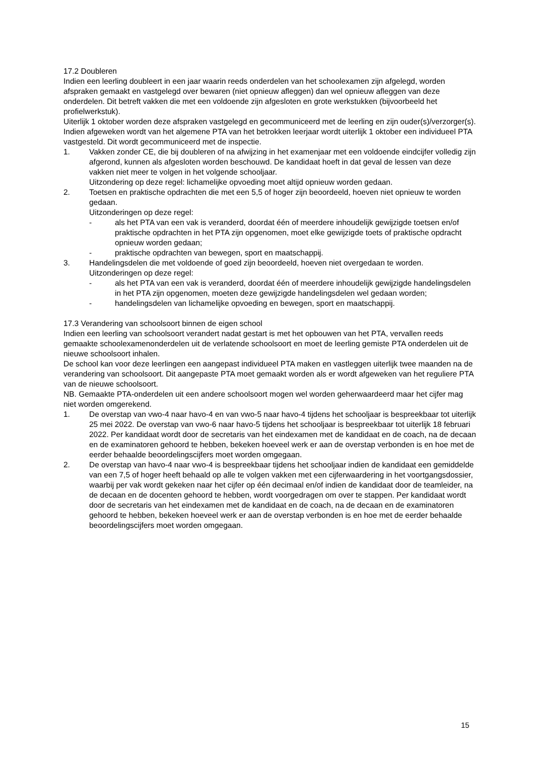17.2 Doubleren
Indien een leerling doubleert in een jaar waarin reeds onderdelen van het schoolexamen zijn afgelegd, worden afspraken gemaakt en vastgelegd over bewaren (niet opnieuw afleggen) dan wel opnieuw afleggen van deze onderdelen. Dit betreft vakken die met een voldoende zijn afgesloten en grote werkstukken (bijvoorbeeld het profielwerkstuk).
Uiterlijk 1 oktober worden deze afspraken vastgelegd en gecommuniceerd met de leerling en zijn ouder(s)/verzorger(s).
Indien afgeweken wordt van het algemene PTA van het betrokken leerjaar wordt uiterlijk 1 oktober een individueel PTA vastgesteld. Dit wordt gecommuniceerd met de inspectie.
1. Vakken zonder CE, die bij doubleren of na afwijzing in het examenjaar met een voldoende eindcijfer volledig zijn afgerond, kunnen als afgesloten worden beschouwd. De kandidaat hoeft in dat geval de lessen van deze vakken niet meer te volgen in het volgende schooljaar.
Uitzondering op deze regel: lichamelijke opvoeding moet altijd opnieuw worden gedaan.
2. Toetsen en praktische opdrachten die met een 5,5 of hoger zijn beoordeeld, hoeven niet opnieuw te worden gedaan.
Uitzonderingen op deze regel:
- als het PTA van een vak is veranderd, doordat één of meerdere inhoudelijk gewijzigde toetsen en/of praktische opdrachten in het PTA zijn opgenomen, moet elke gewijzigde toets of praktische opdracht opnieuw worden gedaan;
- praktische opdrachten van bewegen, sport en maatschappij.
3. Handelingsdelen die met voldoende of goed zijn beoordeeld, hoeven niet overgedaan te worden.
Uitzonderingen op deze regel:
- als het PTA van een vak is veranderd, doordat één of meerdere inhoudelijk gewijzigde handelingsdelen in het PTA zijn opgenomen, moeten deze gewijzigde handelingsdelen wel gedaan worden;
- handelingsdelen van lichamelijke opvoeding en bewegen, sport en maatschappij.
17.3 Verandering van schoolsoort binnen de eigen school
Indien een leerling van schoolsoort verandert nadat gestart is met het opbouwen van het PTA, vervallen reeds gemaakte schoolexamenonderdelen uit de verlatende schoolsoort en moet de leerling gemiste PTA onderdelen uit de nieuwe schoolsoort inhalen.
De school kan voor deze leerlingen een aangepast individueel PTA maken en vastleggen uiterlijk twee maanden na de verandering van schoolsoort. Dit aangepaste PTA moet gemaakt worden als er wordt afgeweken van het reguliere PTA van de nieuwe schoolsoort.
NB. Gemaakte PTA-onderdelen uit een andere schoolsoort mogen wel worden geherwaardeerd maar het cijfer mag niet worden omgerekend.
1. De overstap van vwo-4 naar havo-4 en van vwo-5 naar havo-4 tijdens het schooljaar is bespreekbaar tot uiterlijk 25 mei 2022. De overstap van vwo-6 naar havo-5 tijdens het schooljaar is bespreekbaar tot uiterlijk 18 februari 2022. Per kandidaat wordt door de secretaris van het eindexamen met de kandidaat en de coach, na de decaan en de examinatoren gehoord te hebben, bekeken hoeveel werk er aan de overstap verbonden is en hoe met de eerder behaalde beoordelingscijfers moet worden omgegaan.
2. De overstap van havo-4 naar vwo-4 is bespreekbaar tijdens het schooljaar indien de kandidaat een gemiddelde van een 7,5 of hoger heeft behaald op alle te volgen vakken met een cijferwaardering in het voortgangsdossier, waarbij per vak wordt gekeken naar het cijfer op één decimaal en/of indien de kandidaat door de teamleider, na de decaan en de docenten gehoord te hebben, wordt voorgedragen om over te stappen. Per kandidaat wordt door de secretaris van het eindexamen met de kandidaat en de coach, na de decaan en de examinatoren gehoord te hebben, bekeken hoeveel werk er aan de overstap verbonden is en hoe met de eerder behaalde beoordelingscijfers moet worden omgegaan.
15